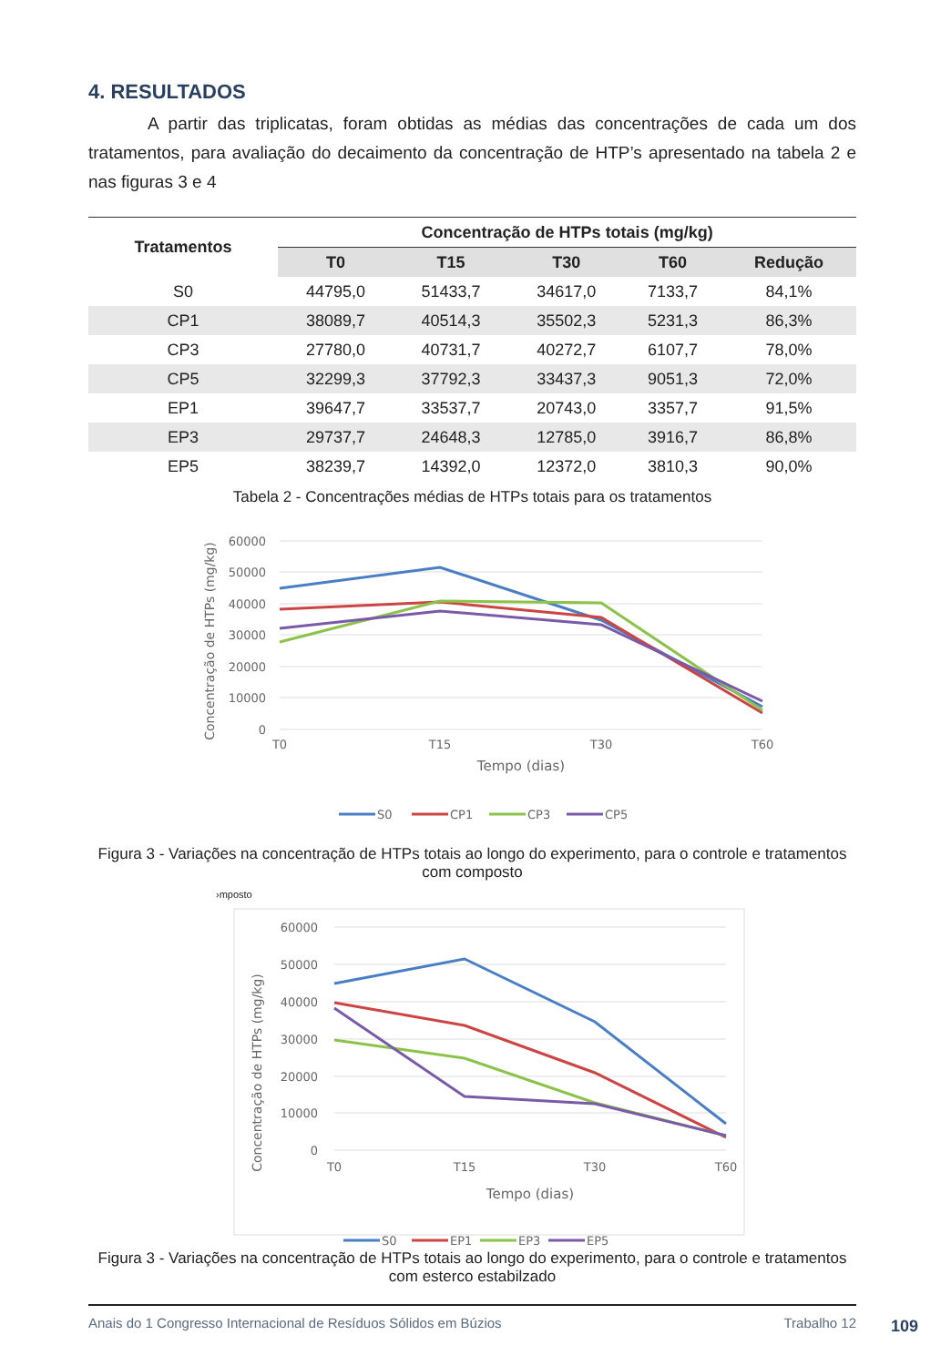4. RESULTADOS
A partir das triplicatas, foram obtidas as médias das concentrações de cada um dos tratamentos, para avaliação do decaimento da concentração de HTP’s apresentado na tabela 2 e nas figuras 3 e 4
| Tratamentos | Concentração de HTPs totais (mg/kg) | | | | |
| --- | --- | --- | --- | --- | --- |
| | T0 | T15 | T30 | T60 | Redução |
| S0 | 44795,0 | 51433,7 | 34617,0 | 7133,7 | 84,1% |
| CP1 | 38089,7 | 40514,3 | 35502,3 | 5231,3 | 86,3% |
| CP3 | 27780,0 | 40731,7 | 40272,7 | 6107,7 | 78,0% |
| CP5 | 32299,3 | 37792,3 | 33437,3 | 9051,3 | 72,0% |
| EP1 | 39647,7 | 33537,7 | 20743,0 | 3357,7 | 91,5% |
| EP3 | 29737,7 | 24648,3 | 12785,0 | 3916,7 | 86,8% |
| EP5 | 38239,7 | 14392,0 | 12372,0 | 3810,3 | 90,0% |
Tabela 2 - Concentrações médias de HTPs totais para os tratamentos
60000
50000
40000
30000
20000
10000
0
T0
T15
T30
T60
Tempo (dias)
Concentração de HTPs (mg/kg)
S0
CP1
CP3
CP5
Figura 3 - Variações na concentração de HTPs totais ao longo do experimento, para o controle e tratamentos com composto
›mposto
60000
50000
40000
30000
20000
10000
0
T0
T15
T30
T60
Tempo (dias)
Concentração de HTPs (mg/kg)
S0
EP1
EP3
EP5
Figura 3 - Variações na concentração de HTPs totais ao longo do experimento, para o controle e tratamentos com esterco estabilzado
Anais do 1 Congresso Internacional de Resíduos Sólidos em Búzios Trabalho 12
109